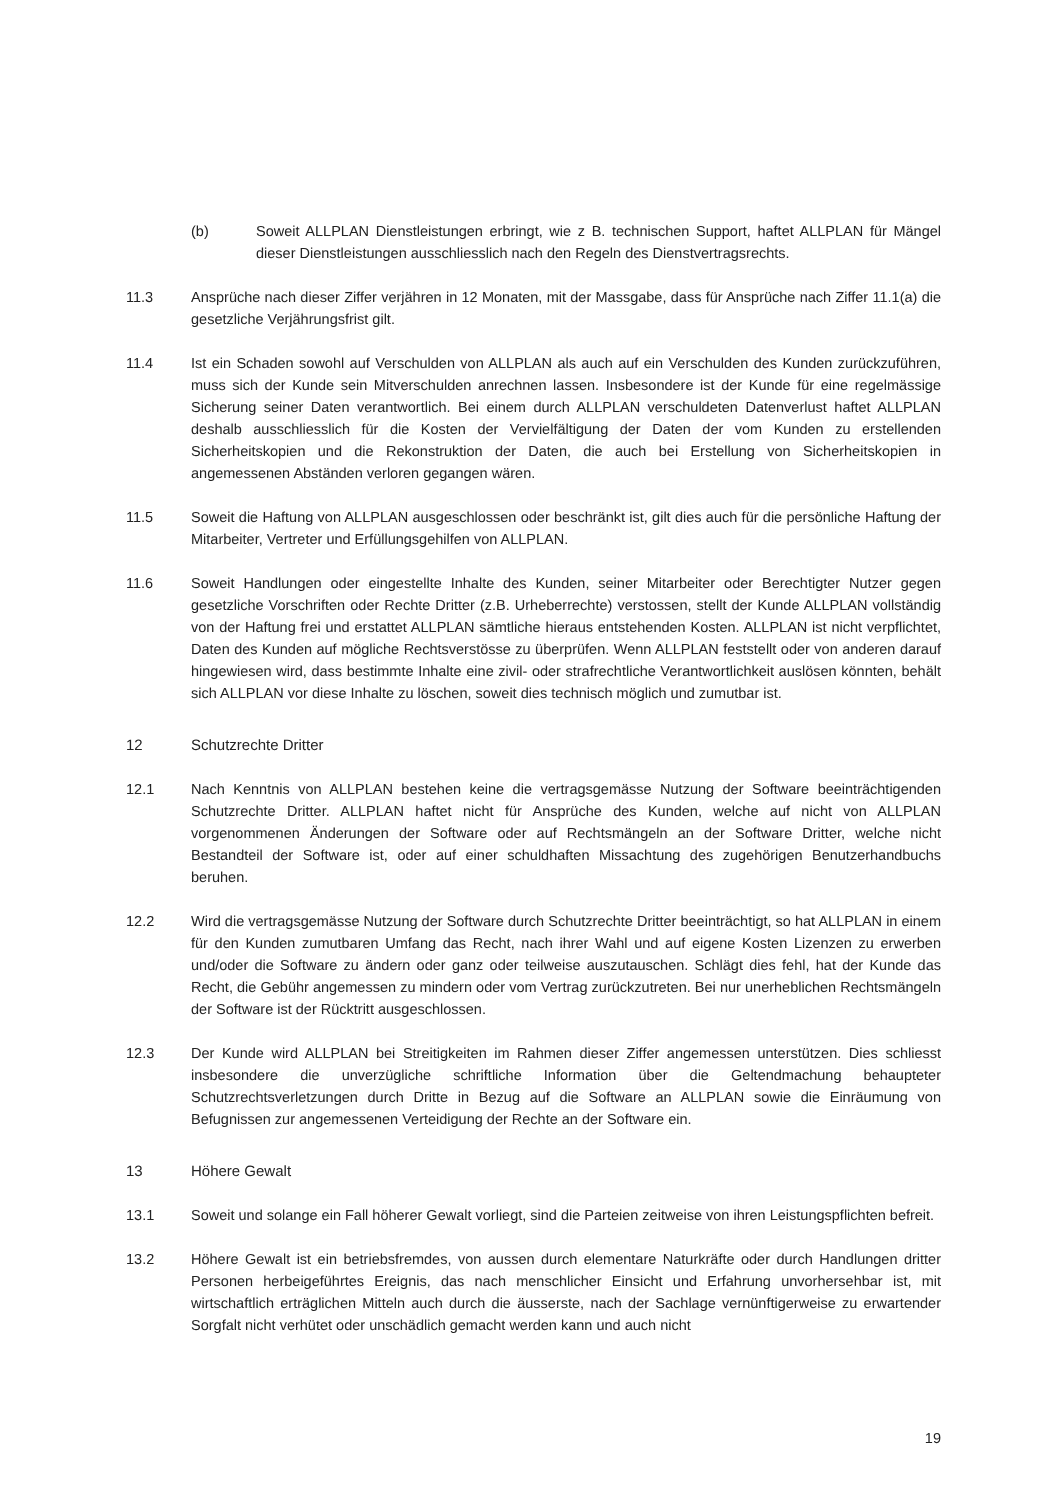(b) Soweit ALLPLAN Dienstleistungen erbringt, wie z B. technischen Support, haftet ALLPLAN für Mängel dieser Dienstleistungen ausschliesslich nach den Regeln des Dienstvertragsrechts.
11.3 Ansprüche nach dieser Ziffer verjähren in 12 Monaten, mit der Massgabe, dass für Ansprüche nach Ziffer 11.1(a) die gesetzliche Verjährungsfrist gilt.
11.4 Ist ein Schaden sowohl auf Verschulden von ALLPLAN als auch auf ein Verschulden des Kunden zurückzuführen, muss sich der Kunde sein Mitverschulden anrechnen lassen. Insbesondere ist der Kunde für eine regelmässige Sicherung seiner Daten verantwortlich. Bei einem durch ALLPLAN verschuldeten Datenverlust haftet ALLPLAN deshalb ausschliesslich für die Kosten der Vervielfältigung der Daten der vom Kunden zu erstellenden Sicherheitskopien und die Rekonstruktion der Daten, die auch bei Erstellung von Sicherheitskopien in angemessenen Abständen verloren gegangen wären.
11.5 Soweit die Haftung von ALLPLAN ausgeschlossen oder beschränkt ist, gilt dies auch für die persönliche Haftung der Mitarbeiter, Vertreter und Erfüllungsgehilfen von ALLPLAN.
11.6 Soweit Handlungen oder eingestellte Inhalte des Kunden, seiner Mitarbeiter oder Berechtigter Nutzer gegen gesetzliche Vorschriften oder Rechte Dritter (z.B. Urheberrechte) verstossen, stellt der Kunde ALLPLAN vollständig von der Haftung frei und erstattet ALLPLAN sämtliche hieraus entstehenden Kosten. ALLPLAN ist nicht verpflichtet, Daten des Kunden auf mögliche Rechtsverstösse zu überprüfen. Wenn ALLPLAN feststellt oder von anderen darauf hingewiesen wird, dass bestimmte Inhalte eine zivil- oder strafrechtliche Verantwortlichkeit auslösen könnten, behält sich ALLPLAN vor diese Inhalte zu löschen, soweit dies technisch möglich und zumutbar ist.
12 Schutzrechte Dritter
12.1 Nach Kenntnis von ALLPLAN bestehen keine die vertragsgemässe Nutzung der Software beeinträchtigenden Schutzrechte Dritter. ALLPLAN haftet nicht für Ansprüche des Kunden, welche auf nicht von ALLPLAN vorgenommenen Änderungen der Software oder auf Rechtsmängeln an der Software Dritter, welche nicht Bestandteil der Software ist, oder auf einer schuldhaften Missachtung des zugehörigen Benutzerhandbuchs beruhen.
12.2 Wird die vertragsgemässe Nutzung der Software durch Schutzrechte Dritter beeinträchtigt, so hat ALLPLAN in einem für den Kunden zumutbaren Umfang das Recht, nach ihrer Wahl und auf eigene Kosten Lizenzen zu erwerben und/oder die Software zu ändern oder ganz oder teilweise auszutauschen. Schlägt dies fehl, hat der Kunde das Recht, die Gebühr angemessen zu mindern oder vom Vertrag zurückzutreten. Bei nur unerheblichen Rechtsmängeln der Software ist der Rücktritt ausgeschlossen.
12.3 Der Kunde wird ALLPLAN bei Streitigkeiten im Rahmen dieser Ziffer angemessen unterstützen. Dies schliesst insbesondere die unverzügliche schriftliche Information über die Geltendmachung behaupteter Schutzrechtsverletzungen durch Dritte in Bezug auf die Software an ALLPLAN sowie die Einräumung von Befugnissen zur angemessenen Verteidigung der Rechte an der Software ein.
13 Höhere Gewalt
13.1 Soweit und solange ein Fall höherer Gewalt vorliegt, sind die Parteien zeitweise von ihren Leistungspflichten befreit.
13.2 Höhere Gewalt ist ein betriebsfremdes, von aussen durch elementare Naturkräfte oder durch Handlungen dritter Personen herbeigeführtes Ereignis, das nach menschlicher Einsicht und Erfahrung unvorhersehbar ist, mit wirtschaftlich erträglichen Mitteln auch durch die äusserste, nach der Sachlage vernünftigerweise zu erwartender Sorgfalt nicht verhütet oder unschädlich gemacht werden kann und auch nicht
19